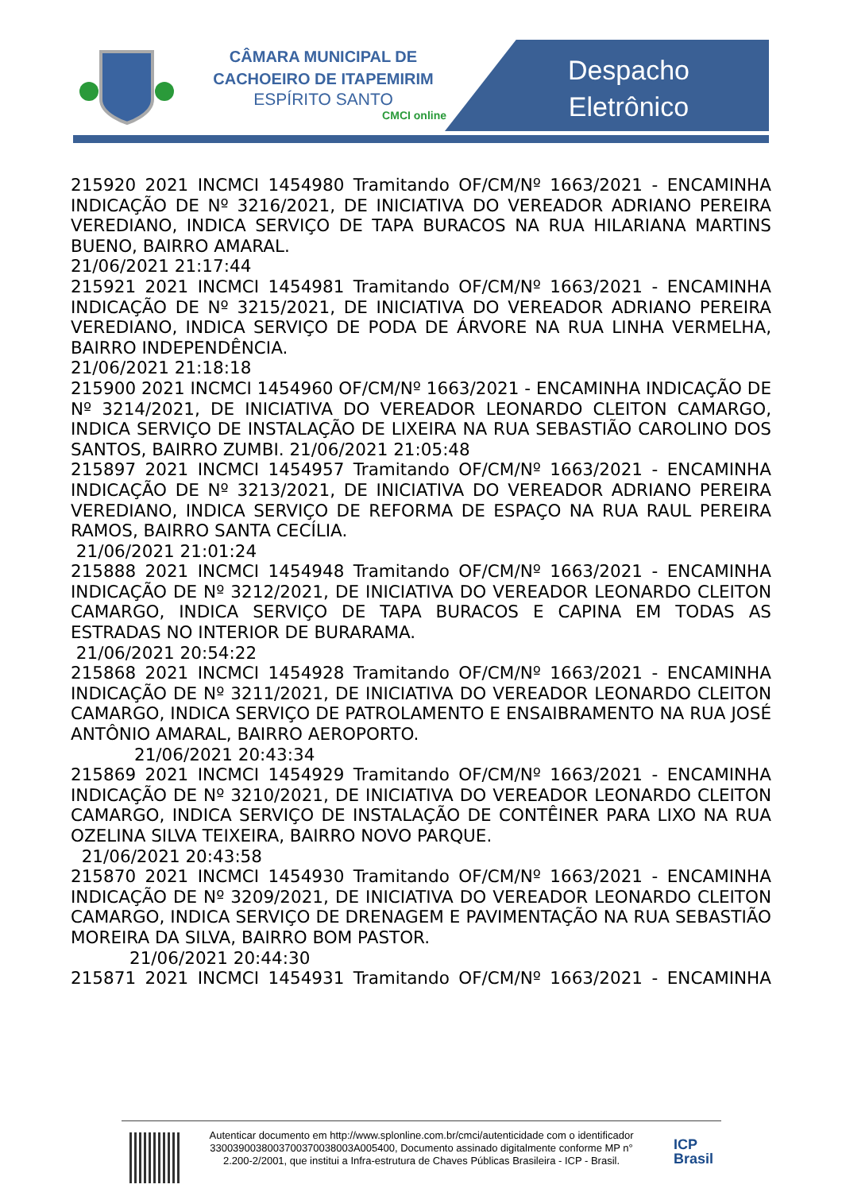CÂMARA MUNICIPAL DE
CACHOEIRO DE ITAPEMIRIM
ESPÍRITO SANTO
CMCI online
Despacho
Eletrônico
215920 2021 INCMCI 1454980 Tramitando OF/CM/Nº 1663/2021 - ENCAMINHA INDICAÇÃO DE Nº 3216/2021, DE INICIATIVA DO VEREADOR ADRIANO PEREIRA VEREDIANO, INDICA SERVIÇO DE TAPA BURACOS NA RUA HILARIANA MARTINS BUENO, BAIRRO AMARAL.
21/06/2021 21:17:44
215921 2021 INCMCI 1454981 Tramitando OF/CM/Nº 1663/2021 - ENCAMINHA INDICAÇÃO DE Nº 3215/2021, DE INICIATIVA DO VEREADOR ADRIANO PEREIRA VEREDIANO, INDICA SERVIÇO DE PODA DE ÁRVORE NA RUA LINHA VERMELHA, BAIRRO INDEPENDÊNCIA.
21/06/2021 21:18:18
215900 2021 INCMCI 1454960 OF/CM/Nº 1663/2021 - ENCAMINHA INDICAÇÃO DE Nº 3214/2021, DE INICIATIVA DO VEREADOR LEONARDO CLEITON CAMARGO, INDICA SERVIÇO DE INSTALAÇÃO DE LIXEIRA NA RUA SEBASTIÃO CAROLINO DOS SANTOS, BAIRRO ZUMBI. 21/06/2021 21:05:48
215897 2021 INCMCI 1454957 Tramitando OF/CM/Nº 1663/2021 - ENCAMINHA INDICAÇÃO DE Nº 3213/2021, DE INICIATIVA DO VEREADOR ADRIANO PEREIRA VEREDIANO, INDICA SERVIÇO DE REFORMA DE ESPAÇO NA RUA RAUL PEREIRA RAMOS, BAIRRO SANTA CECÍLIA.
21/06/2021 21:01:24
215888 2021 INCMCI 1454948 Tramitando OF/CM/Nº 1663/2021 - ENCAMINHA INDICAÇÃO DE Nº 3212/2021, DE INICIATIVA DO VEREADOR LEONARDO CLEITON CAMARGO, INDICA SERVIÇO DE TAPA BURACOS E CAPINA EM TODAS AS ESTRADAS NO INTERIOR DE BURARAMA.
21/06/2021 20:54:22
215868 2021 INCMCI 1454928 Tramitando OF/CM/Nº 1663/2021 - ENCAMINHA INDICAÇÃO DE Nº 3211/2021, DE INICIATIVA DO VEREADOR LEONARDO CLEITON CAMARGO, INDICA SERVIÇO DE PATROLAMENTO E ENSAIBRAMENTO NA RUA JOSÉ ANTÔNIO AMARAL, BAIRRO AEROPORTO.
21/06/2021 20:43:34
215869 2021 INCMCI 1454929 Tramitando OF/CM/Nº 1663/2021 - ENCAMINHA INDICAÇÃO DE Nº 3210/2021, DE INICIATIVA DO VEREADOR LEONARDO CLEITON CAMARGO, INDICA SERVIÇO DE INSTALAÇÃO DE CONTÊINER PARA LIXO NA RUA OZELINA SILVA TEIXEIRA, BAIRRO NOVO PARQUE.
21/06/2021 20:43:58
215870 2021 INCMCI 1454930 Tramitando OF/CM/Nº 1663/2021 - ENCAMINHA INDICAÇÃO DE Nº 3209/2021, DE INICIATIVA DO VEREADOR LEONARDO CLEITON CAMARGO, INDICA SERVIÇO DE DRENAGEM E PAVIMENTAÇÃO NA RUA SEBASTIÃO MOREIRA DA SILVA, BAIRRO BOM PASTOR.
21/06/2021 20:44:30
215871 2021 INCMCI 1454931 Tramitando OF/CM/Nº 1663/2021 - ENCAMINHA
Autenticar documento em http://www.splonline.com.br/cmci/autenticidade com o identificador 3300390038003700370038003A005400, Documento assinado digitalmente conforme MP n° 2.200-2/2001, que institui a Infra-estrutura de Chaves Públicas Brasileira - ICP - Brasil.
ICP
Brasil